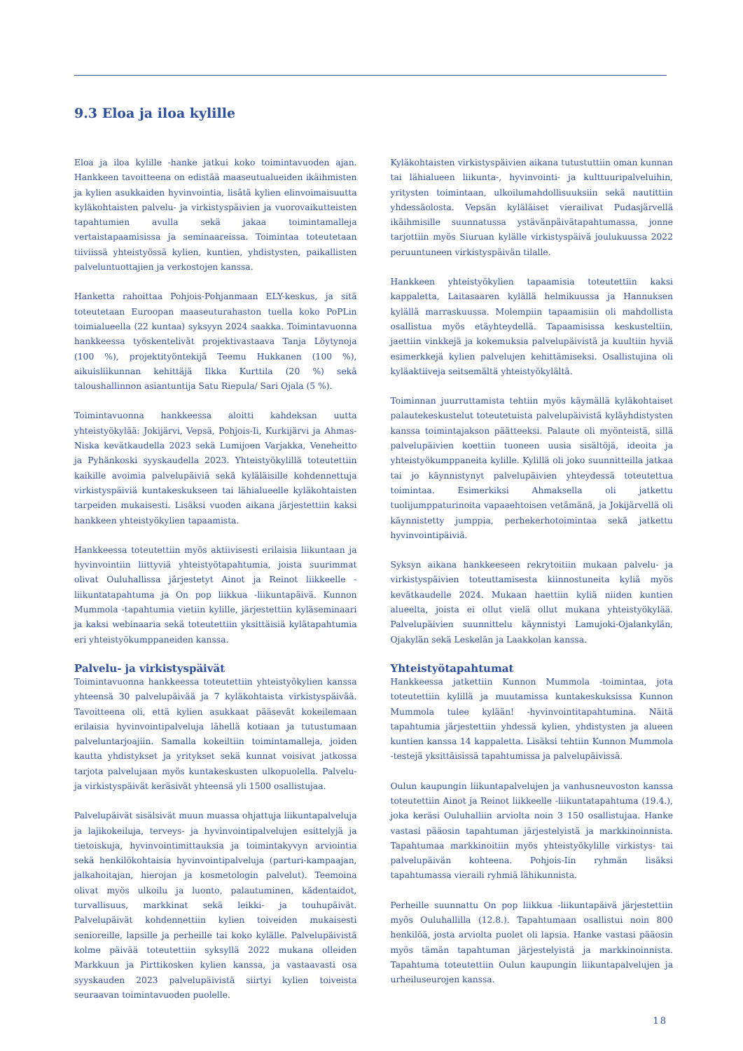9.3 Eloa ja iloa kylille
Eloa ja iloa kylille -hanke jatkui koko toimintavuoden ajan. Hankkeen tavoitteena on edistää maaseutualueiden ikäihmisten ja kylien asukkaiden hyvinvointia, lisätä kylien elinvoimaisuutta kyläkohtaisten palvelu- ja virkistyspäivien ja vuorovaikutteisten tapahtumien avulla sekä jakaa toimintamalleja vertaistapaamisissa ja seminaareissa. Toimintaa toteutetaan tiiviissä yhteistyössä kylien, kuntien, yhdistysten, paikallisten palveluntuottajien ja verkostojen kanssa.
Hanketta rahoittaa Pohjois-Pohjanmaan ELY-keskus, ja sitä toteutetaan Euroopan maaseuturahaston tuella koko PoPLin toimialueella (22 kuntaa) syksyyn 2024 saakka. Toimintavuonna hankkeessa työskentelivät projektivastaava Tanja Löytynoja (100 %), projektityöntekijä Teemu Hukkanen (100 %), aikuisliikunnan kehittäjä Ilkka Kurttila (20 %) sekä taloushallinnon asiantuntija Satu Riepula/ Sari Ojala (5 %).
Toimintavuonna hankkeessa aloitti kahdeksan uutta yhteistyökylää: Jokijärvi, Vepsä, Pohjois-Ii, Kurkijärvi ja Ahmas-Niska kevätkaudella 2023 sekä Lumijoen Varjakka, Veneheitto ja Pyhänkoski syyskaudella 2023. Yhteistyökylillä toteutettiin kaikille avoimia palvelupäiviä sekä kyläläisille kohdennettuja virkistyspäiviä kuntakeskukseen tai lähialueelle kyläkohtaisten tarpeiden mukaisesti. Lisäksi vuoden aikana järjestettiin kaksi hankkeen yhteistyökylien tapaamista.
Hankkeessa toteutettiin myös aktiivisesti erilaisia liikuntaan ja hyvinvointiin liittyviä yhteistyötapahtumia, joista suurimmat olivat Ouluhallissa järjestetyt Ainot ja Reinot liikkeelle -liikuntatapahtuma ja On pop liikkua -liikuntapäivä. Kunnon Mummola -tapahtumia vietiin kylille, järjestettiin kyläseminaari ja kaksi webinaaria sekä toteutettiin yksittäisiä kylätapahtumia eri yhteistyökumppaneiden kanssa.
Palvelu- ja virkistyspäivät
Toimintavuonna hankkeessa toteutettiin yhteistyökylien kanssa yhteensä 30 palvelupäivää ja 7 kyläkohtaista virkistyspäivää. Tavoitteena oli, että kylien asukkaat pääsevät kokeilemaan erilaisia hyvinvointipalveluja lähellä kotiaan ja tutustumaan palveluntarjoajiin. Samalla kokeiltiin toimintamalleja, joiden kautta yhdistykset ja yritykset sekä kunnat voisivat jatkossa tarjota palvelujaan myös kuntakeskusten ulkopuolella. Palvelu- ja virkistyspäivät keräsivät yhteensä yli 1500 osallistujaa.
Palvelupäivät sisälsivät muun muassa ohjattuja liikuntapalveluja ja lajikokeiluja, terveys- ja hyvinvointipalvelujen esittelyjä ja tietoiskuja, hyvinvointimittauksia ja toimintakyvyn arviointia sekä henkilökohtaisia hyvinvointipalveluja (parturi-kampaajan, jalkahoitajan, hierojan ja kosmetologin palvelut). Teemoina olivat myös ulkoilu ja luonto, palautuminen, kädentaidot, turvallisuus, markkinat sekä leikki- ja touhupäivät. Palvelupäivät kohdennettiin kylien toiveiden mukaisesti senioreille, lapsille ja perheille tai koko kylälle. Palvelupäivistä kolme päivää toteutettiin syksyllä 2022 mukana olleiden Markkuun ja Pirttikosken kylien kanssa, ja vastaavasti osa syyskauden 2023 palvelupäivistä siirtyi kylien toiveista seuraavan toimintavuoden puolelle.
Kyläkohtaisten virkistyspäivien aikana tutustuttiin oman kunnan tai lähialueen liikunta-, hyvinvointi- ja kulttuuripalveluihin, yritysten toimintaan, ulkoilumahdollisuuksiin sekä nautittiin yhdessäolosta. Vepsän kyläläiset vierailivat Pudasjärvellä ikäihmisille suunnatussa ystävänpäivätapahtumassa, jonne tarjottiin myös Siuruan kylälle virkistyspäivä joulukuussa 2022 peruuntuneen virkistyspäivän tilalle.
Hankkeen yhteistyökylien tapaamisia toteutettiin kaksi kappaletta, Laitasaaren kylällä helmikuussa ja Hannuksen kylällä marraskuussa. Molempiin tapaamisiin oli mahdollista osallistua myös etäyhteydellä. Tapaamisissa keskusteltiin, jaettiin vinkkejä ja kokemuksia palvelupäivistä ja kuultiin hyviä esimerkkejä kylien palvelujen kehittämiseksi. Osallistujina oli kyläaktiiveja seitsemältä yhteistyökylältä.
Toiminnan juurruttamista tehtiin myös käymällä kyläkohtaiset palautekeskustelut toteutetuista palvelupäivistä kyläyhdistysten kanssa toimintajakson päätteeksi. Palaute oli myönteistä, sillä palvelupäivien koettiin tuoneen uusia sisältöjä, ideoita ja yhteistyökumppaneita kylille. Kylillä oli joko suunnitteilla jatkaa tai jo käynnistynyt palvelupäivien yhteydessä toteutettua toimintaa. Esimerkiksi Ahmaksella oli jatkettu tuolijumppaturinoita vapaaehtoisen vetämänä, ja Jokijärvellä oli käynnistetty jumppia, perhekerhotoimintaa sekä jatkettu hyvinvointipäiviä.
Syksyn aikana hankkeeseen rekrytoitiin mukaan palvelu- ja virkistyspäivien toteuttamisesta kiinnostuneita kyliä myös kevätkaudelle 2024. Mukaan haettiin kyliä niiden kuntien alueelta, joista ei ollut vielä ollut mukana yhteistyökylää. Palvelupäivien suunnittelu käynnistyi Lamujoki-Ojalankylän, Ojakylän sekä Leskelän ja Laakkolan kanssa.
Yhteistyötapahtumat
Hankkeessa jatkettiin Kunnon Mummola -toimintaa, jota toteutettiin kylillä ja muutamissa kuntakeskuksissa Kunnon Mummola tulee kylään! -hyvinvointitapahtumina. Näitä tapahtumia järjestettiin yhdessä kylien, yhdistysten ja alueen kuntien kanssa 14 kappaletta. Lisäksi tehtiin Kunnon Mummola -testejä yksittäisissä tapahtumissa ja palvelupäivissä.
Oulun kaupungin liikuntapalvelujen ja vanhusneuvoston kanssa toteutettiin Ainot ja Reinot liikkeelle -liikuntatapahtuma (19.4.), joka keräsi Ouluhalliin arviolta noin 3 150 osallistujaa. Hanke vastasi pääosin tapahtuman järjestelyistä ja markkinoinnista. Tapahtumaa markkinoitiin myös yhteistyökylille virkistys- tai palvelupäivän kohteena. Pohjois-Iin ryhmän lisäksi tapahtumassa vieraili ryhmiä lähikunnista.
Perheille suunnattu On pop liikkua -liikuntapäivä järjestettiin myös Ouluhallilla (12.8.). Tapahtumaan osallistui noin 800 henkilöä, josta arviolta puolet oli lapsia. Hanke vastasi pääosin myös tämän tapahtuman järjestelyistä ja markkinoinnista. Tapahtuma toteutettiin Oulun kaupungin liikuntapalvelujen ja urheiluseurojen kanssa.
18